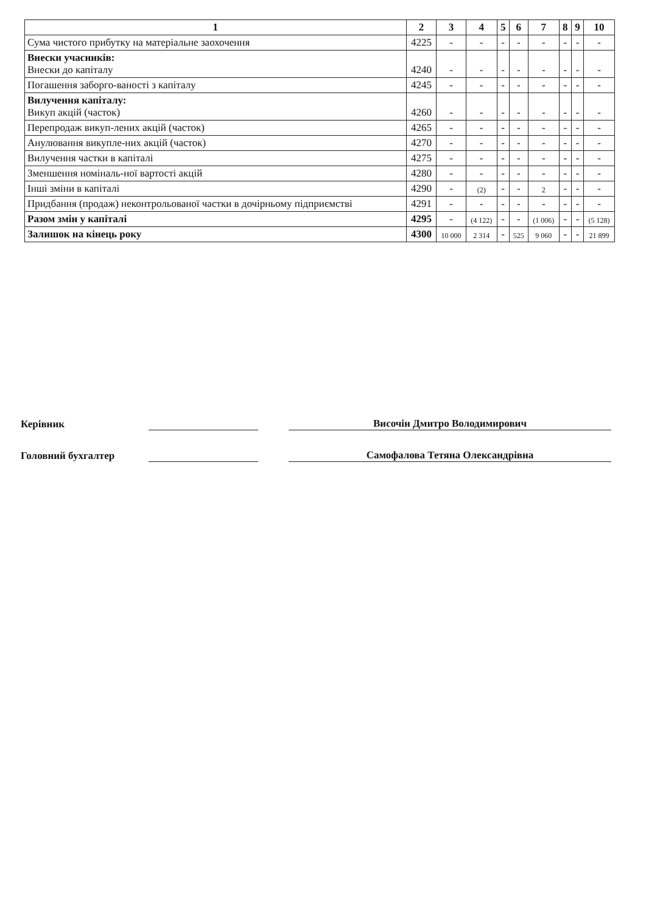| 1 | 2 | 3 | 4 | 5 | 6 | 7 | 8 | 9 | 10 |
| --- | --- | --- | --- | --- | --- | --- | --- | --- | --- |
| Сума чистого прибутку на матеріальне заохочення | 4225 | - | - | - | - | - | - | - | - |
| Внески учасників: Внески до капіталу | 4240 | - | - | - | - | - | - | - | - |
| Погашення заборго-ваності з капіталу | 4245 | - | - | - | - | - | - | - | - |
| Вилучення капіталу: Викуп акцій (часток) | 4260 | - | - | - | - | - | - | - | - |
| Перепродаж викуп-лених акцій (часток) | 4265 | - | - | - | - | - | - | - | - |
| Анулювання викупле-них акцій (часток) | 4270 | - | - | - | - | - | - | - | - |
| Вилучення частки в капіталі | 4275 | - | - | - | - | - | - | - | - |
| Зменшення номіналь-ної вартості акцій | 4280 | - | - | - | - | - | - | - | - |
| Інші зміни в капіталі | 4290 | - | (2) | - | - | 2 | - | - | - |
| Придбання (продаж) неконтрольованої частки в дочірньому підприємстві | 4291 | - | - | - | - | - | - | - | - |
| Разом змін у капіталі | 4295 | - | (4 122) | - | - | (1 006) | - | - | (5 128) |
| Залишок на кінець року | 4300 | 10 000 | 2 314 | - | 525 | 9 060 | - | - | 21 899 |
Керівник Височін Дмитро Володимирович
Головний бухгалтер Самофалова Тетяна Олександрівна